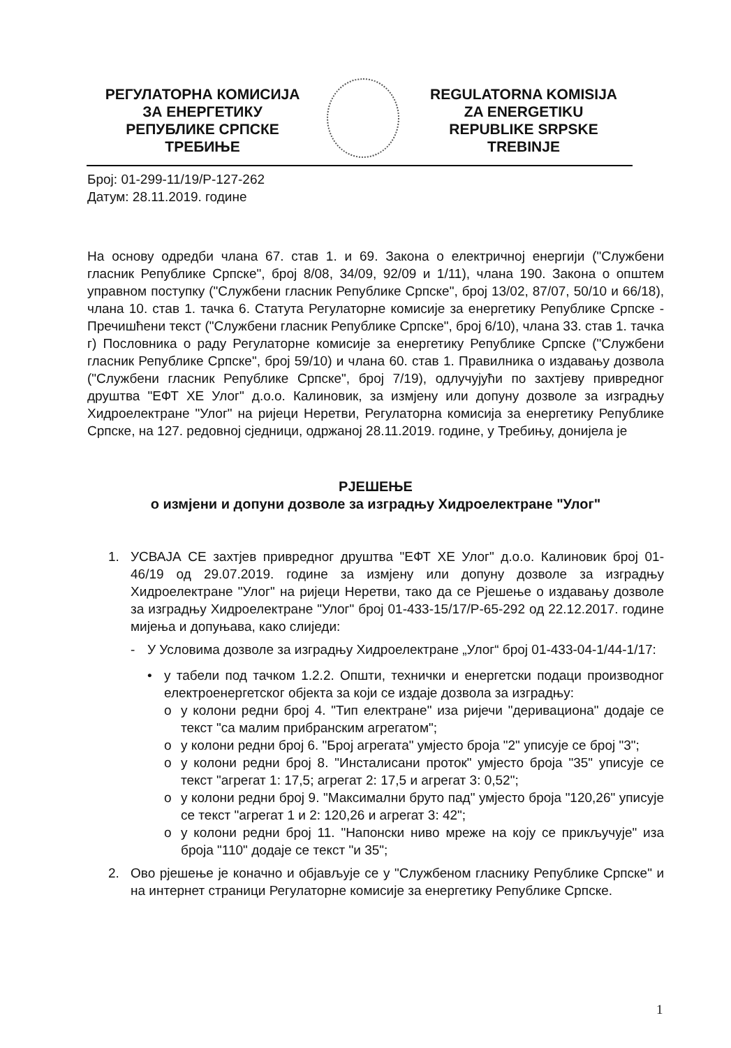РЕГУЛАТОРНА КОМИСИЈА
ЗА ЕНЕРГЕТИКУ
РЕПУБЛИКЕ СРПСКЕ
ТРЕБИЊЕ
REGULATORNA KOMISIJA
ZA ENERGETIKU
REPUBLIKE SRPSKE
TREBINJE
Број: 01-299-11/19/Р-127-262
Датум: 28.11.2019. године
На основу одредби члана 67. став 1. и 69. Закона о електричној енергији ("Службени гласник Републике Српске", број 8/08, 34/09, 92/09 и 1/11), члана 190. Закона о општем управном поступку ("Службени гласник Републике Српске", број 13/02, 87/07, 50/10 и 66/18), члана 10. став 1. тачка 6. Статута Регулаторне комисије за енергетику Републике Српске - Пречишћени текст ("Службени гласник Републике Српске", број 6/10), члана 33. став 1. тачка г) Пословника о раду Регулаторне комисије за енергетику Републике Српске ("Службени гласник Републике Српске", број 59/10) и члана 60. став 1. Правилника о издавању дозвола ("Службени гласник Републике Српске", број 7/19), одлучујући по захтјеву привредног друштва "ЕФТ ХЕ Улог" д.о.о. Калиновик, за измјену или допуну дозволе за изградњу Хидроелектране "Улог" на ријеци Неретви, Регулаторна комисија за енергетику Републике Српске, на 127. редовној сједници, одржаној 28.11.2019. године, у Требињу, донијела је
РЈЕШЕЊЕ
о измјени и допуни дозволе за изградњу Хидроелектране "Улог"
1. УСВАЈА СЕ захтјев привредног друштва "ЕФТ ХЕ Улог" д.о.о. Калиновик број 01-46/19 од 29.07.2019. године за измјену или допуну дозволе за изградњу Хидроелектране "Улог" на ријеци Неретви, тако да се Рјешење о издавању дозволе за изградњу Хидроелектране "Улог" број 01-433-15/17/Р-65-292 од 22.12.2017. године мијења и допуњава, како слиједи:
- У Условима дозволе за изградњу Хидроелектране „Улог“ број 01-433-04-1/44-1/17:
• у табели под тачком 1.2.2. Општи, технички и енергетски подаци производног електроенергетског објекта за који се издаје дозвола за изградњу:
o у колони редни број 4. "Тип електране" иза ријечи "деривациона" додаје се текст "са малим прибранским агрегатом";
o у колони редни број 6. "Број агрегата" умјесто броја "2" уписује се број "3";
o у колони редни број 8. "Инсталисани проток" умјесто броја "35" уписује се текст "агрегат 1: 17,5; агрегат 2: 17,5 и агрегат 3: 0,52";
o у колони редни број 9. "Максимални бруто пад" умјесто броја "120,26" уписује се текст "агрегат 1 и 2: 120,26 и агрегат 3: 42";
o у колони редни број 11. "Напонски ниво мреже на коју се прикључује" иза броја "110" додаје се текст "и 35";
2. Ово рјешење је коначно и објављује се у "Службеном гласнику Републике Српске" и на интернет страници Регулаторне комисије за енергетику Републике Српске.
1